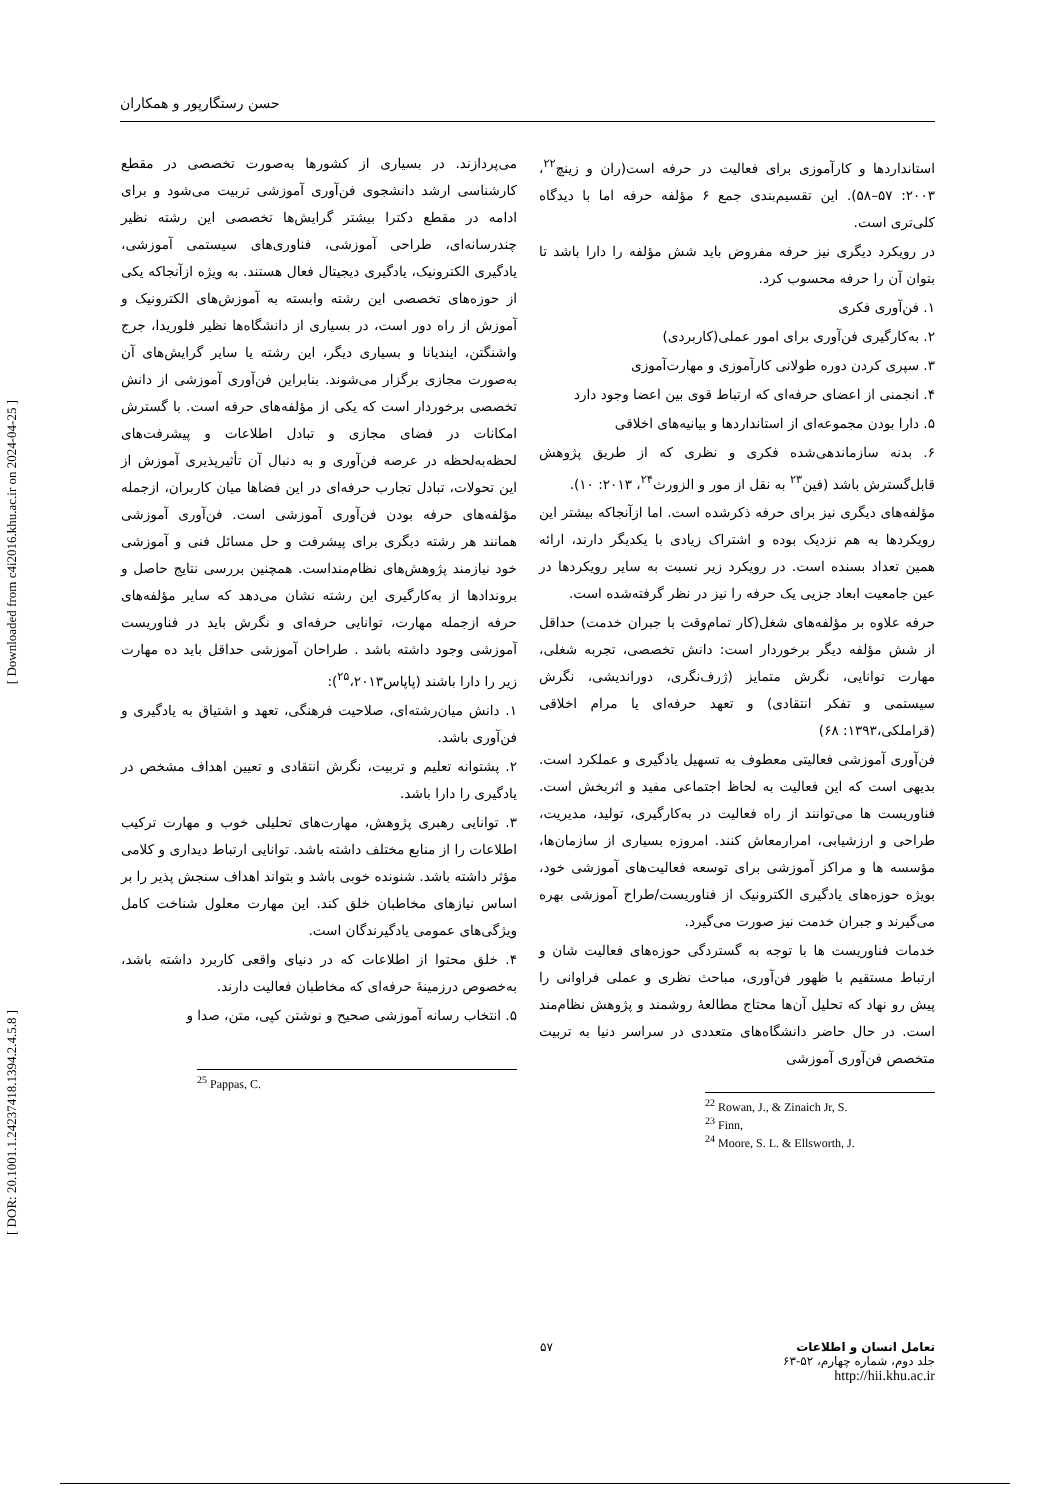[ Downloaded from c4i2016.khu.ac.ir on 2024-04-25 ]
[ DOR: 20.1001.1.24237418.1394.2.4.5.8 ]
حسن رستگارپور و همکاران
استانداردها و کارآموزی برای فعالیت در حرفه است(ران و زینچ<sup>۲۲</sup>، ۲۰۰۳: ۵۷–۵۸). این تقسیم‌بندی جمع ۶ مؤلفه حرفه اما با دیدگاه کلی‌تری است.
در رویکرد دیگری نیز حرفه مفروض باید شش مؤلفه را دارا باشد تا بتوان آن را حرفه محسوب کرد.
۱. فن‌آوری فکری
۲. به‌کارگیری فن‌آوری برای امور عملی(کاربردی)
۳. سپری کردن دوره طولانی کارآموزی و مهارت‌آموزی
۴. انجمنی از اعضای حرفه‌ای که ارتباط قوی بین اعضا وجود دارد
۵. دارا بودن مجموعه‌ای از استانداردها و بیانیه‌های اخلاقی
۶. بدنه سازماندهی‌شده فکری و نظری که از طریق پژوهش قابل‌گسترش باشد (فین<sup>۲۳</sup> به نقل از مور و الزورث<sup>۲۴</sup>، ۲۰۱۳: ۱۰).
مؤلفه‌های دیگری نیز برای حرفه ذکرشده است. اما ازآنجاکه بیشتر این رویکردها به هم نزدیک بوده و اشتراک زیادی با یکدیگر دارند، ارائه همین تعداد بسنده است. در رویکرد زیر نسبت به سایر رویکردها در عین جامعیت ابعاد جزیی یک حرفه را نیز در نظر گرفته‌شده است.
حرفه علاوه بر مؤلفه‌های شغل(کار تمام‌وقت با جبران خدمت) حداقل از شش مؤلفه دیگر برخوردار است: دانش تخصصی، تجربه شغلی، مهارت توانایی، نگرش متمایز (ژرف‌نگری، دوراندیشی، نگرش سیستمی و تفکر انتقادی) و تعهد حرفه‌ای یا مرام اخلاقی (قراملکی،۱۳۹۳: ۶۸)
فن‌آوری آموزشی فعالیتی معطوف به تسهیل یادگیری و عملکرد است. بدیهی است که این فعالیت به لحاظ اجتماعی مفید و اثربخش است. فناوریست ها می‌توانند از راه فعالیت در به‌کارگیری، تولید، مدیریت، طراحی و ارزشیابی، امرارمعاش کنند. امروزه بسیاری از سازمان‌ها، مؤسسه ها و مراکز آموزشی برای توسعه فعالیت‌های آموزشی خود، بویژه حوزه‌های یادگیری الکترونیک از فناوریست/طراح آموزشی بهره می‌گیرند و جبران خدمت نیز صورت می‌گیرد.
خدمات فناوریست ها با توجه به گستردگی حوزه‌های فعالیت شان و ارتباط مستقیم با ظهور فن‌آوری، مباحث نظری و عملی فراوانی را پیش رو نهاد که تحلیل آن‌ها محتاج مطالعهٔ روشمند و پژوهش نظام‌مند است. در حال حاضر دانشگاه‌های متعددی در سراسر دنیا به تربیت متخصص فن‌آوری آموزشی
<sup>22</sup> Rowan, J., & Zinaich Jr, S.
<sup>23</sup> Finn,
<sup>24</sup> Moore, S. L. & Ellsworth, J.
می‌پردازند. در بسیاری از کشورها به‌صورت تخصصی در مقطع کارشناسی ارشد دانشجوی فن‌آوری آموزشی تربیت می‌شود و برای ادامه در مقطع دکترا بیشتر گرایش‌ها تخصصی این رشته نظیر چندرسانه‌ای، طراحی آموزشی، فناوری‌های سیستمی آموزشی، یادگیری الکترونیک، یادگیری دیجیتال فعال هستند. به ویژه ازآنجاکه یکی از حوزه‌های تخصصی این رشته وابسته به آموزش‌های الکترونیک و آموزش از راه دور است، در بسیاری از دانشگاه‌ها نظیر فلوریدا، جرج واشنگتن، ایندیانا و بسیاری دیگر، این رشته یا سایر گرایش‌های آن به‌صورت مجازی برگزار می‌شوند. بنابراین فن‌آوری آموزشی از دانش تخصصی برخوردار است که یکی از مؤلفه‌های حرفه است. با گسترش امکانات در فضای مجازی و تبادل اطلاعات و پیشرفت‌های لحظه‌به‌لحظه در عرصه فن‌آوری و به دنبال آن تأثیرپذیری آموزش از این تحولات، تبادل تجارب حرفه‌ای در این فضاها میان کاربران، ازجمله مؤلفه‌های حرفه بودن فن‌آوری آموزشی است. فن‌آوری آموزشی همانند هر رشته دیگری برای پیشرفت و حل مسائل فنی و آموزشی خود نیازمند پژوهش‌های نظام‌منداست. همچنین بررسی نتایج حاصل و بروندادها از به‌کارگیری این رشته نشان می‌دهد که سایر مؤلفه‌های حرفه ازجمله مهارت، توانایی حرفه‌ای و نگرش باید در فناوریست آموزشی وجود داشته باشد . طراحان آموزشی حداقل باید ده مهارت زیر را دارا باشند (پاپاس<sup>۲۵</sup>،۲۰۱۳):
۱. دانش میان‌رشته‌ای، صلاحیت فرهنگی، تعهد و اشتیاق به یادگیری و فن‌آوری باشد.
۲. پشتوانه تعلیم و تربیت، نگرش انتقادی و تعیین اهداف مشخص در یادگیری را دارا باشد.
۳. توانایی رهبری پژوهش، مهارت‌های تحلیلی خوب و مهارت ترکیب اطلاعات را از منابع مختلف داشته باشد. توانایی ارتباط دیداری و کلامی مؤثر داشته باشد. شنونده خوبی باشد و بتواند اهداف سنجش پذیر را بر اساس نیازهای مخاطبان خلق کند. این مهارت معلول شناخت کامل ویژگی‌های عمومی یادگیرندگان است.
۴. خلق محتوا از اطلاعات که در دنیای واقعی کاربرد داشته باشد، به‌خصوص درزمینهٔ حرفه‌ای که مخاطبان فعالیت دارند.
۵. انتخاب رسانه آموزشی صحیح و نوشتن کپی، متن، صدا و
<sup>25</sup> Pappas, C.
تعامل انسان و اطلاعات
جلد دوم، شماره چهارم، ۵۲-۶۳
http://hii.khu.ac.ir
۵۷